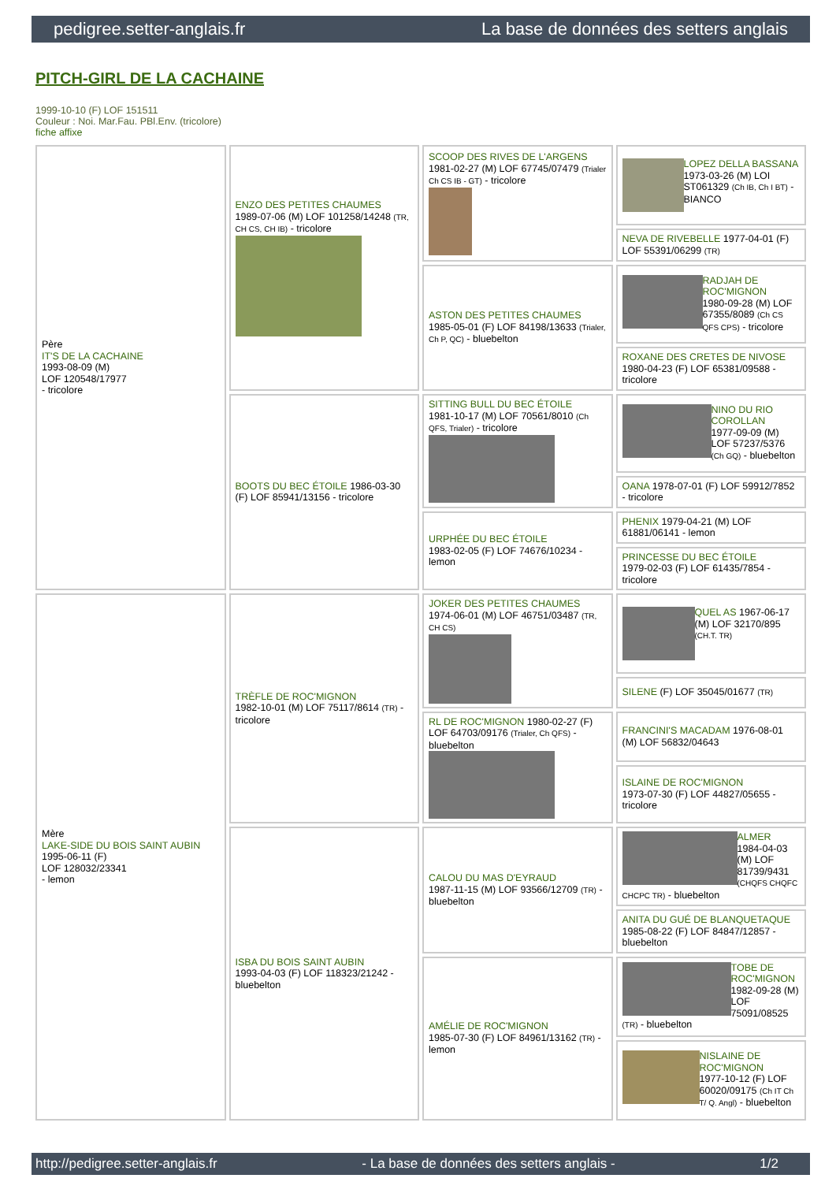pedigree.setter-anglais.fr La base de données des setters anglais
PITCH-GIRL DE LA CACHAINE
1999-10-10 (F) LOF 151511
Couleur : Noi. Mar.Fau. PBl.Env. (tricolore)
fiche affixe
| Père IT'S DE LA CACHAINE 1993-08-09 (M) LOF 120548/17977 - tricolore | ENZO DES PETITES CHAUMES 1989-07-06 (M) LOF 101258/14248 (TR, CH CS, CH IB) - tricolore | SCOOP DES RIVES DE L'ARGENS 1981-02-27 (M) LOF 67745/07479 (Trialer Ch CS IB - GT) - tricolore | LOPEZ DELLA BASSANA 1973-03-26 (M) LOI ST061329 (Ch IB, Ch I BT) - BIANCO |
| | | | NEVA DE RIVEBELLE 1977-04-01 (F) LOF 55391/06299 (TR) |
| | | ASTON DES PETITES CHAUMES 1985-05-01 (F) LOF 84198/13633 (Trialer, Ch P, QC) - bluebelton | RADJAH DE ROC'MIGNON 1980-09-28 (M) LOF 67355/8089 (Ch CS QFS CPS) - tricolore |
| | | | ROXANE DES CRETES DE NIVOSE 1980-04-23 (F) LOF 65381/09588 - tricolore |
| | BOOTS DU BEC ÉTOILE 1986-03-30 (F) LOF 85941/13156 - tricolore | SITTING BULL DU BEC ÉTOILE 1981-10-17 (M) LOF 70561/8010 (Ch QFS, Trialer) - tricolore | NINO DU RIO COROLLAN 1977-09-09 (M) LOF 57237/5376 (Ch GQ) - bluebelton |
| | | | OANA 1978-07-01 (F) LOF 59912/7852 - tricolore |
| | | URPHÉE DU BEC ÉTOILE 1983-02-05 (F) LOF 74676/10234 - lemon | PHENIX 1979-04-21 (M) LOF 61881/06141 - lemon |
| | | | PRINCESSE DU BEC ÉTOILE 1979-02-03 (F) LOF 61435/7854 - tricolore |
| Mère LAKE-SIDE DU BOIS SAINT AUBIN 1995-06-11 (F) LOF 128032/23341 - lemon | TRÈFLE DE ROC'MIGNON 1982-10-01 (M) LOF 75117/8614 (TR) - tricolore | JOKER DES PETITES CHAUMES 1974-06-01 (M) LOF 46751/03487 (TR, CH CS) | QUEL AS 1967-06-17 (M) LOF 32170/895 (CH.T. TR) |
| | | | SILENE (F) LOF 35045/01677 (TR) |
| | | RL DE ROC'MIGNON 1980-02-27 (F) LOF 64703/09176 (Trialer, Ch QFS) - bluebelton | FRANCINI'S MACADAM 1976-08-01 (M) LOF 56832/04643 |
| | | | ISLAINE DE ROC'MIGNON 1973-07-30 (F) LOF 44827/05655 - tricolore |
| | ISBA DU BOIS SAINT AUBIN 1993-04-03 (F) LOF 118323/21242 - bluebelton | CALOU DU MAS D'EYRAUD 1987-11-15 (M) LOF 93566/12709 (TR) - bluebelton | ALMER 1984-04-03 (M) LOF 81739/9431 (CHQFS CHQFC CHCPC TR) - bluebelton |
| | | | ANITA DU GUÉ DE BLANQUETAQUE 1985-08-22 (F) LOF 84847/12857 - bluebelton |
| | | AMÉLIE DE ROC'MIGNON 1985-07-30 (F) LOF 84961/13162 (TR) - lemon | TOBE DE ROC'MIGNON 1982-09-28 (M) LOF 75091/08525 (TR) - bluebelton |
| | | | NISLAINE DE ROC'MIGNON 1977-10-12 (F) LOF 60020/09175 (Ch IT Ch T/ Q. Angl) - bluebelton |
http://pedigree.setter-anglais.fr - La base de données des setters anglais - 1/2